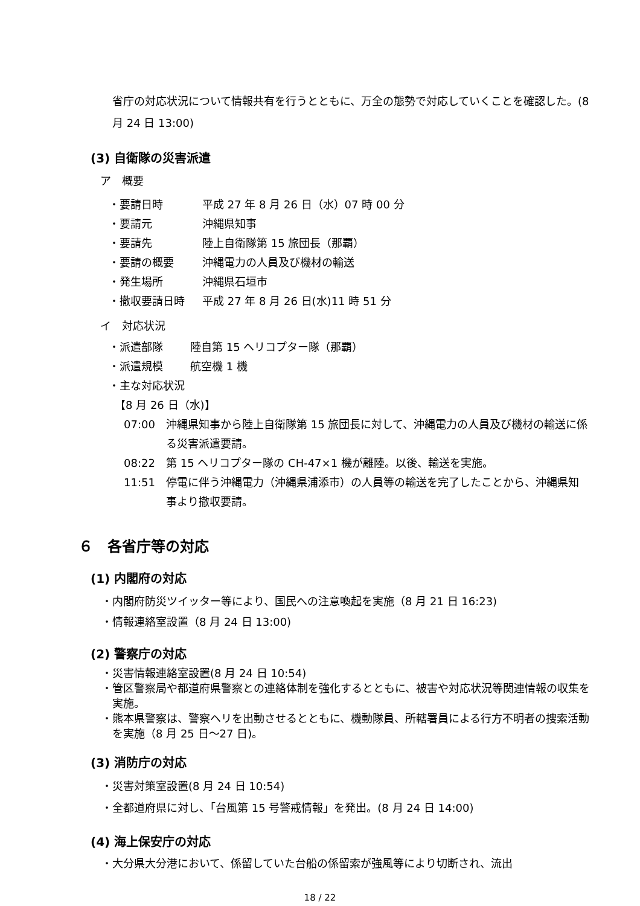省庁の対応状況について情報共有を行うとともに、万全の態勢で対応していくことを確認した。(8 月 24 日 13:00)
(3) 自衛隊の災害派遣
ア　概要
・要請日時 平成 27 年 8 月 26 日（水）07 時 00 分
・要請元 沖縄県知事
・要請先 陸上自衛隊第 15 旅団長（那覇）
・要請の概要 沖縄電力の人員及び機材の輸送
・発生場所 沖縄県石垣市
・撤収要請日時 平成 27 年 8 月 26 日(水)11 時 51 分
イ　対応状況
・派遣部隊 陸自第 15 ヘリコプター隊（那覇）
・派遣規模 航空機 1 機
・主な対応状況
【8 月 26 日（水)】
07:00 沖縄県知事から陸上自衛隊第 15 旅団長に対して、沖縄電力の人員及び機材の輸送に係る災害派遣要請。
08:22 第 15 ヘリコプター隊の CH-47×1 機が離陸。以後、輸送を実施。
11:51 停電に伴う沖縄電力（沖縄県浦添市）の人員等の輸送を完了したことから、沖縄県知事より撤収要請。
６　各省庁等の対応
(1) 内閣府の対応
・内閣府防災ツイッター等により、国民への注意喚起を実施（8 月 21 日 16:23)
・情報連絡室設置（8 月 24 日 13:00)
(2) 警察庁の対応
・災害情報連絡室設置(8 月 24 日 10:54)
・管区警察局や都道府県警察との連絡体制を強化するとともに、被害や対応状況等関連情報の収集を実施。
・熊本県警察は、警察ヘリを出動させるとともに、機動隊員、所轄署員による行方不明者の捜索活動を実施（8 月 25 日～27 日)。
(3) 消防庁の対応
・災害対策室設置(8 月 24 日 10:54)
・全都道府県に対し、「台風第 15 号警戒情報」を発出。(8 月 24 日 14:00)
(4) 海上保安庁の対応
・大分県大分港において、係留していた台船の係留索が強風等により切断され、流出
18 / 22